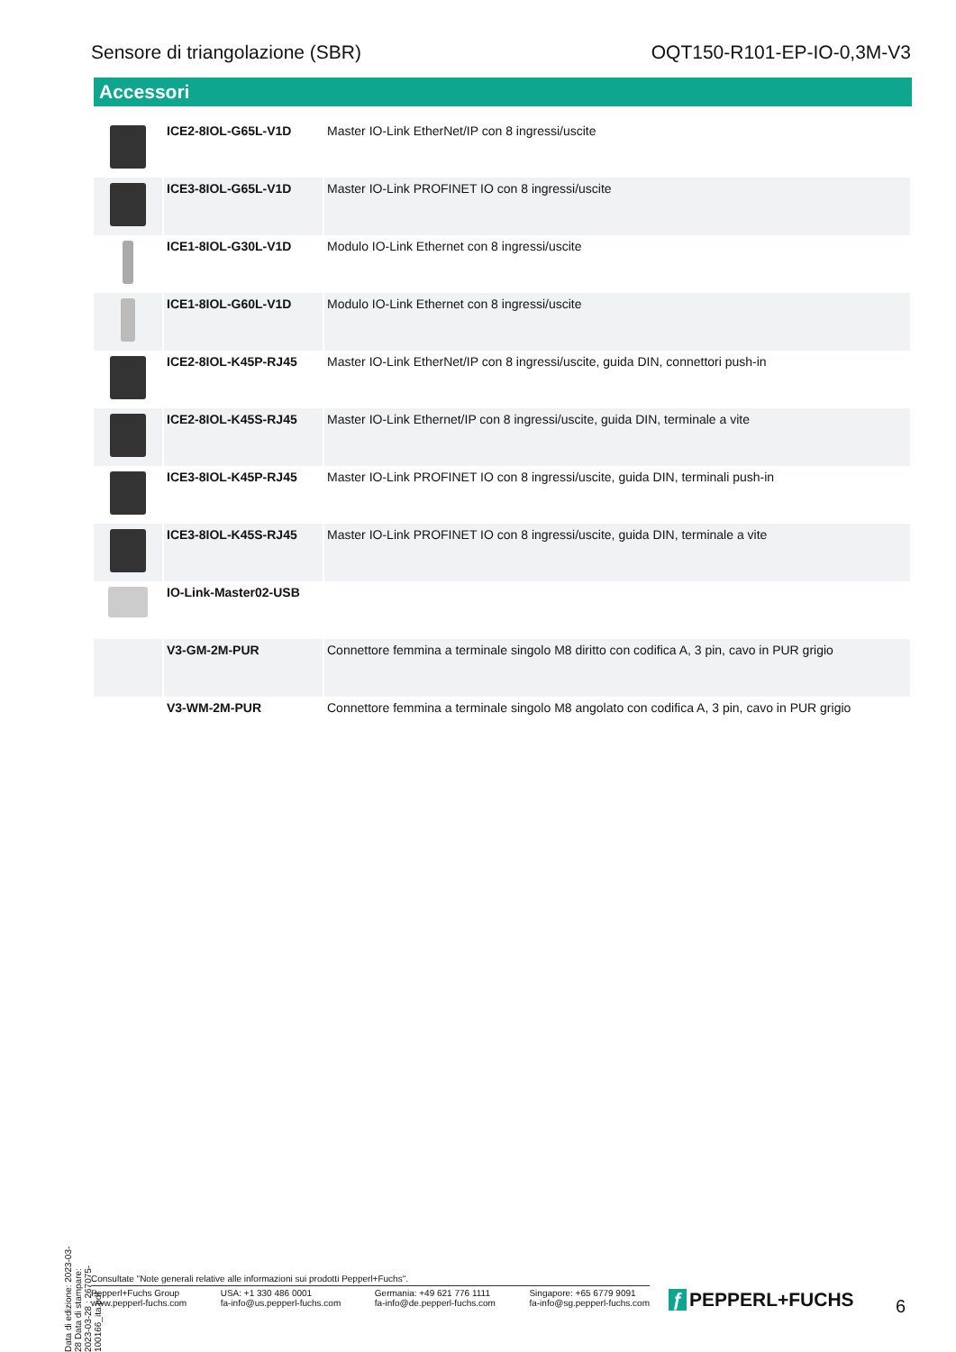Sensore di triangolazione (SBR)
OQT150-R101-EP-IO-0,3M-V3
Accessori
| | ICE2-8IOL-G65L-V1D | Master IO-Link EtherNet/IP con 8 ingressi/uscite |
| | ICE3-8IOL-G65L-V1D | Master IO-Link PROFINET IO con 8 ingressi/uscite |
| | ICE1-8IOL-G30L-V1D | Modulo IO-Link Ethernet con 8 ingressi/uscite |
| | ICE1-8IOL-G60L-V1D | Modulo IO-Link Ethernet con 8 ingressi/uscite |
| | ICE2-8IOL-K45P-RJ45 | Master IO-Link EtherNet/IP con 8 ingressi/uscite, guida DIN, connettori push-in |
| | ICE2-8IOL-K45S-RJ45 | Master IO-Link Ethernet/IP con 8 ingressi/uscite, guida DIN, terminale a vite |
| | ICE3-8IOL-K45P-RJ45 | Master IO-Link PROFINET IO con 8 ingressi/uscite, guida DIN, terminali push-in |
| | ICE3-8IOL-K45S-RJ45 | Master IO-Link PROFINET IO con 8 ingressi/uscite, guida DIN, terminale a vite |
| | IO-Link-Master02-USB | |
| | V3-GM-2M-PUR | Connettore femmina a terminale singolo M8 diritto con codifica A, 3 pin, cavo in PUR grigio |
| | V3-WM-2M-PUR | Connettore femmina a terminale singolo M8 angolato con codifica A, 3 pin, cavo in PUR grigio |
Data di edizione: 2023-03-28 Data di stampare: 2023-03-28 : 267075-100166_ita.pdf
Consultate "Note generali relative alle informazioni sui prodotti Pepperl+Fuchs".
Pepperl+Fuchs Group
www.pepperl-fuchs.com
USA: +1 330 486 0001
fa-info@us.pepperl-fuchs.com
Germania: +49 621 776 1111
fa-info@de.pepperl-fuchs.com
Singapore: +65 6779 9091
fa-info@sg.pepperl-fuchs.com
ƒ PEPPERL+FUCHS 6